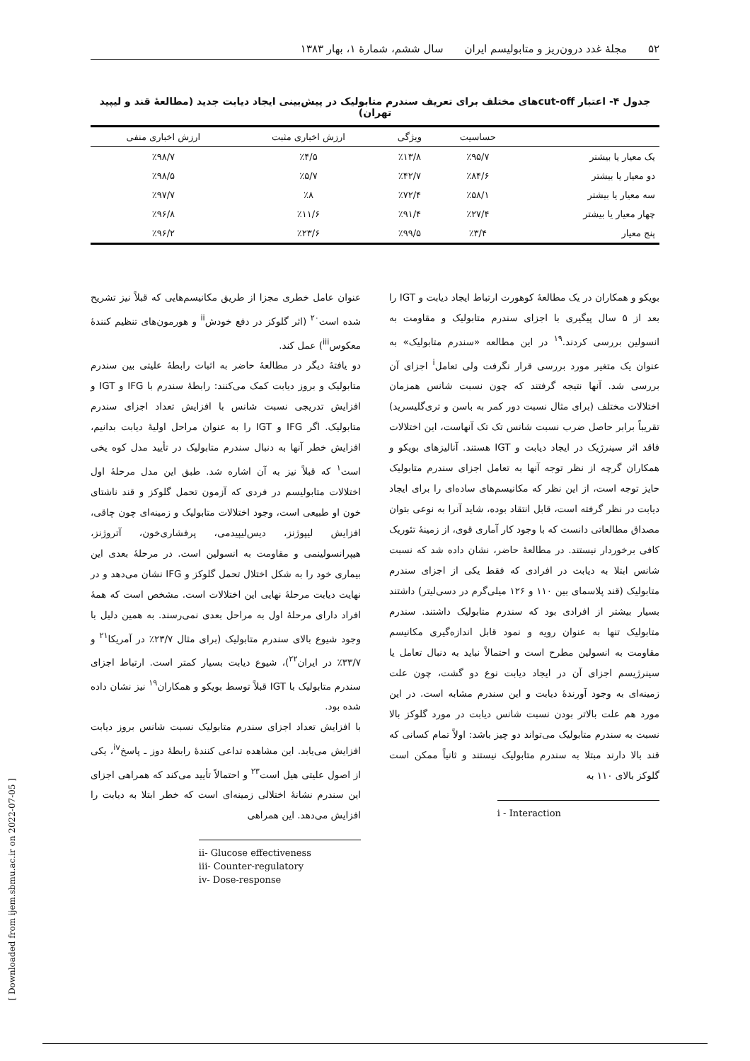۵۲ مجلهٔ غدد درون‌ریز و متابولیسم ایران سال ششم، شمارهٔ ۱، بهار ۱۳۸۳
جدول ۴- اعتبار cut-offهای مختلف برای تعریف سندرم متابولیک در پیش‌بینی ایجاد دیابت جدید (مطالعهٔ قند و لیپید تهران)
| | حساسیت | ویژگی | ارزش اخباری مثبت | ارزش اخباری منفی |
| --- | --- | --- | --- | --- |
| یک معیار یا بیشتر | ٪۹۵/۷ | ٪۱۳/۸ | ٪۴/۵ | ٪۹۸/۷ |
| دو معیار یا بیشتر | ٪۸۴/۶ | ٪۴۲/۷ | ٪۵/۷ | ٪۹۸/۵ |
| سه معیار یا بیشتر | ٪۵۸/۱ | ٪۷۲/۴ | ٪۸ | ٪۹۷/۷ |
| چهار معیار یا بیشتر | ٪۲۷/۴ | ٪۹۱/۴ | ٪۱۱/۶ | ٪۹۶/۸ |
| پنج معیار | ٪۳/۴ | ٪۹۹/۵ | ٪۲۳/۶ | ٪۹۶/۲ |
بویکو و همکاران در یک مطالعهٔ کوهورت ارتباط ایجاد دیابت و IGT را بعد از ۵ سال پیگیری با اجزای سندرم متابولیک و مقاومت به انسولین بررسی کردند.<sup>۱۹</sup> در این مطالعه «سندرم متابولیک» به عنوان یک متغیر مورد بررسی قرار نگرفت ولی تعامل<sup>i</sup> اجزای آن بررسی شد. آنها نتیجه گرفتند که چون نسبت شانس همزمان اختلالات مختلف (برای مثال نسبت دور کمر به باسن و تری‌گلیسرید) تقریباً برابر حاصل ضرب نسبت شانس تک تک آنهاست، این اختلالات فاقد اثر سینرژیک در ایجاد دیابت و IGT هستند. آنالیزهای بویکو و همکاران گرچه از نظر توجه آنها به تعامل اجزای سندرم متابولیک حایز توجه است، از این نظر که مکانیسم‌های ساده‌ای را برای ایجاد دیابت در نظر گرفته است، قابل انتقاد بوده، شاید آنرا به نوعی بتوان مصداق مطالعاتی دانست که با وجود کار آماری قوی، از زمینهٔ تئوریک کافی برخوردار نیستند. در مطالعهٔ حاضر، نشان داده شد که نسبت شانس ابتلا به دیابت در افرادی که فقط یکی از اجزای سندرم متابولیک (قند پلاسمای بین ۱۱۰ و ۱۲۶ میلی‌گرم در دسی‌لیتر) داشتند بسیار بیشتر از افرادی بود که سندرم متابولیک داشتند. سندرم متابولیک تنها به عنوان رویه و نمود قابل اندازه‌گیری مکانیسم مقاومت به انسولین مطرح است و احتمالاً نباید به دنبال تعامل یا سینرژیسم اجزای آن در ایجاد دیابت نوع دو گشت، چون علت زمینه‌ای به وجود آورندهٔ دیابت و این سندرم مشابه است. در این مورد هم علت بالاتر بودن نسبت شانس دیابت در مورد گلوکز بالا نسبت به سندرم متابولیک می‌تواند دو چیز باشد: اولاً تمام کسانی که قند بالا دارند مبتلا به سندرم متابولیک نیستند و ثانیاً ممکن است گلوکز بالای ۱۱۰ به
i - Interaction
عنوان عامل خطری مجزا از طریق مکانیسم‌هایی که قبلاً نیز تشریح شده است<sup>۲۰</sup> (اثر گلوکز در دفع خودش<sup>ii</sup> و هورمون‌های تنظیم کنندهٔ معکوس<sup>iii</sup>) عمل کند.
دو یافتهٔ دیگر در مطالعهٔ حاضر به اثبات رابطهٔ علیتی بین سندرم متابولیک و بروز دیابت کمک می‌کنند: رابطهٔ سندرم با IFG و IGT و افزایش تدریجی نسبت شانس با افزایش تعداد اجزای سندرم متابولیک. اگر IFG و IGT را به عنوان مراحل اولیهٔ دیابت بدانیم، افزایش خطر آنها به دنبال سندرم متابولیک در تأیید مدل کوه یخی است<sup>۱</sup> که قبلاً نیز به آن اشاره شد. طبق این مدل مرحلهٔ اول اختلالات متابولیسم در فردی که آزمون تحمل گلوکز و قند ناشتای خون او طبیعی است، وجود اختلالات متابولیک و زمینه‌ای چون چاقی، افزایش لیپوژنز، دیس‌لیپیدمی، پرفشاری‌خون، آتروژنز، هیپرانسولینمی و مقاومت به انسولین است. در مرحلهٔ بعدی این بیماری خود را به شکل اختلال تحمل گلوکز و IFG نشان می‌دهد و در نهایت دیابت مرحلهٔ نهایی این اختلالات است. مشخص است که همهٔ افراد دارای مرحلهٔ اول به مراحل بعدی نمی‌رسند. به همین دلیل با وجود شیوع بالای سندرم متابولیک (برای مثال ۲۳/۷٪ در آمریکا<sup>۲۱</sup> و ۳۳/۷٪ در ایران<sup>۲۲</sup>)، شیوع دیابت بسیار کمتر است. ارتباط اجزای سندرم متابولیک با IGT قبلاً توسط بویکو و همکاران<sup>۱۹</sup> نیز نشان داده شده بود.
با افزایش تعداد اجزای سندرم متابولیک نسبت شانس بروز دیابت افزایش می‌یابد. این مشاهده تداعی کنندهٔ رابطهٔ دوز ـ پاسخ<sup>iv</sup>، یکی از اصول علیتی هیل است<sup>۲۳</sup> و احتمالاً تأیید می‌کند که همراهی اجزای این سندرم نشانهٔ اختلالی زمینه‌ای است که خطر ابتلا به دیابت را افزایش می‌دهد. این همراهی
ii- Glucose effectiveness
iii- Counter-regulatory
iv- Dose-response
[ Downloaded from ijem.sbmu.ac.ir on 2022-07-05 ]